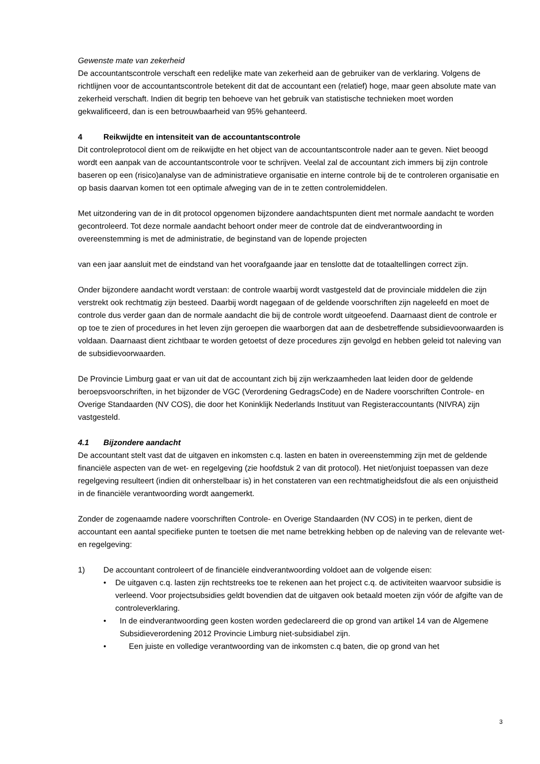Gewenste mate van zekerheid
De accountantscontrole verschaft een redelijke mate van zekerheid aan de gebruiker van de verklaring. Volgens de richtlijnen voor de accountantscontrole betekent dit dat de accountant een (relatief) hoge, maar geen absolute mate van zekerheid verschaft. Indien dit begrip ten behoeve van het gebruik van statistische technieken moet worden gekwalificeerd, dan is een betrouwbaarheid van 95% gehanteerd.
4 Reikwijdte en intensiteit van de accountantscontrole
Dit controleprotocol dient om de reikwijdte en het object van de accountantscontrole nader aan te geven. Niet beoogd wordt een aanpak van de accountantscontrole voor te schrijven. Veelal zal de accountant zich immers bij zijn controle baseren op een (risico)analyse van de administratieve organisatie en interne controle bij de te controleren organisatie en op basis daarvan komen tot een optimale afweging van de in te zetten controlemiddelen.
Met uitzondering van de in dit protocol opgenomen bijzondere aandachtspunten dient met normale aandacht te worden gecontroleerd. Tot deze normale aandacht behoort onder meer de controle dat de eindverantwoording in overeenstemming is met de administratie, de beginstand van de lopende projecten
van een jaar aansluit met de eindstand van het voorafgaande jaar en tenslotte dat de totaaltellingen correct zijn.
Onder bijzondere aandacht wordt verstaan: de controle waarbij wordt vastgesteld dat de provinciale middelen die zijn verstrekt ook rechtmatig zijn besteed. Daarbij wordt nagegaan of de geldende voorschriften zijn nageleefd en moet de controle dus verder gaan dan de normale aandacht die bij de controle wordt uitgeoefend. Daarnaast dient de controle er op toe te zien of procedures in het leven zijn geroepen die waarborgen dat aan de desbetreffende subsidievoorwaarden is voldaan. Daarnaast dient zichtbaar te worden getoetst of deze procedures zijn gevolgd en hebben geleid tot naleving van de subsidievoorwaarden.
De Provincie Limburg gaat er van uit dat de accountant zich bij zijn werkzaamheden laat leiden door de geldende beroepsvoorschriften, in het bijzonder de VGC (Verordening GedragsCode) en de Nadere voorschriften Controle- en Overige Standaarden (NV COS), die door het Koninklijk Nederlands Instituut van Registeraccountants (NIVRA) zijn vastgesteld.
4.1 Bijzondere aandacht
De accountant stelt vast dat de uitgaven en inkomsten c.q. lasten en baten in overeenstemming zijn met de geldende financiële aspecten van de wet- en regelgeving (zie hoofdstuk 2 van dit protocol). Het niet/onjuist toepassen van deze regelgeving resulteert (indien dit onherstelbaar is) in het constateren van een rechtmatigheidsfout die als een onjuistheid in de financiële verantwoording wordt aangemerkt.
Zonder de zogenaamde nadere voorschriften Controle- en Overige Standaarden (NV COS) in te perken, dient de accountant een aantal specifieke punten te toetsen die met name betrekking hebben op de naleving van de relevante wet- en regelgeving:
1) De accountant controleert of de financiële eindverantwoording voldoet aan de volgende eisen:
• De uitgaven c.q. lasten zijn rechtstreeks toe te rekenen aan het project c.q. de activiteiten waarvoor subsidie is verleend. Voor projectsubsidies geldt bovendien dat de uitgaven ook betaald moeten zijn vóór de afgifte van de controleverklaring.
• In de eindverantwoording geen kosten worden gedeclareerd die op grond van artikel 14 van de Algemene Subsidieverordening 2012 Provincie Limburg niet-subsidiabel zijn.
• Een juiste en volledige verantwoording van de inkomsten c.q baten, die op grond van het
3